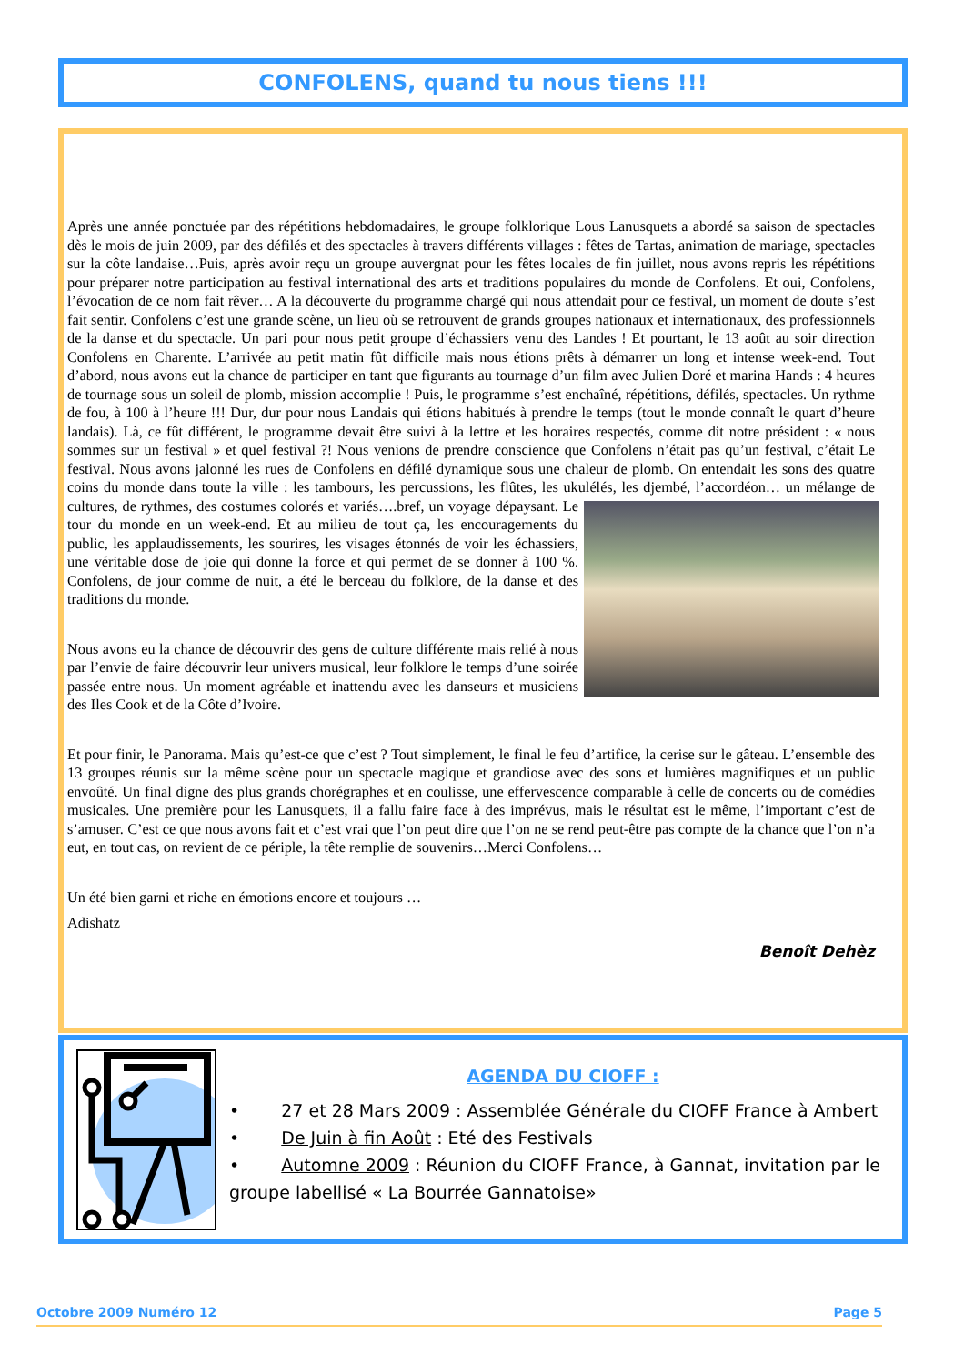CONFOLENS, quand tu nous tiens !!!
Après une année ponctuée par des répétitions hebdomadaires, le groupe folklorique Lous Lanusquets a abordé sa saison de spectacles dès le mois de juin 2009, par des défilés et des spectacles à travers différents villages : fêtes de Tartas, animation de mariage, spectacles sur la côte landaise…Puis, après avoir reçu un groupe auvergnat pour les fêtes locales de fin juillet, nous avons repris les répétitions pour préparer notre participation au festival international des arts et traditions populaires du monde de Confolens. Et oui, Confolens, l’évocation de ce nom fait rêver… A la découverte du programme chargé qui nous attendait pour ce festival, un moment de doute s’est fait sentir. Confolens c’est une grande scène, un lieu où se retrouvent de grands groupes nationaux et internationaux, des professionnels de la danse et du spectacle. Un pari pour nous petit groupe d’échassiers venu des Landes ! Et pourtant, le 13 août au soir direction Confolens en Charente. L’arrivée au petit matin fût difficile mais nous étions prêts à démarrer un long et intense week-end. Tout d’abord, nous avons eut la chance de participer en tant que figurants au tournage d’un film avec Julien Doré et marina Hands : 4 heures de tournage sous un soleil de plomb, mission accomplie ! Puis, le programme s’est enchaîné, répétitions, défilés, spectacles. Un rythme de fou, à 100 à l’heure !!! Dur, dur pour nous Landais qui étions habitués à prendre le temps (tout le monde connaît le quart d’heure landais). Là, ce fût différent, le programme devait être suivi à la lettre et les horaires respectés, comme dit notre président : « nous sommes sur un festival » et quel festival ?! Nous venions de prendre conscience que Confolens n’était pas qu’un festival, c’était Le festival. Nous avons jalonné les rues de Confolens en défilé dynamique sous une chaleur de plomb. On entendait les sons des quatre coins du monde dans toute la ville : les tambours, les percussions, les flûtes, les ukulélés, les djembé, l’accordéon… un mélange de cultures, de rythmes, des costumes colorés et variés….bref, un voyage dépaysant. Le tour du monde en un week-end. Et au milieu de tout ça, les encouragements du public, les applaudissements, les sourires, les visages étonnés de voir les échassiers, une véritable dose de joie qui donne la force et qui permet de se donner à 100 %. Confolens, de jour comme de nuit, a été le berceau du folklore, de la danse et des traditions du monde.
Nous avons eu la chance de découvrir des gens de culture différente mais relié à nous par l’envie de faire découvrir leur univers musical, leur folklore le temps d’une soirée passée entre nous. Un moment agréable et inattendu avec les danseurs et musiciens des Iles Cook et de la Côte d’Ivoire.
Et pour finir, le Panorama. Mais qu’est-ce que c’est ? Tout simplement, le final le feu d’artifice, la cerise sur le gâteau. L’ensemble des 13 groupes réunis sur la même scène pour un spectacle magique et grandiose avec des sons et lumières magnifiques et un public envoûté. Un final digne des plus grands chorégraphes et en coulisse, une effervescence comparable à celle de concerts ou de comédies musicales. Une première pour les Lanusquets, il a fallu faire face à des imprévus, mais le résultat est le même, l’important c’est de s’amuser. C’est ce que nous avons fait et c’est vrai que l’on peut dire que l’on ne se rend peut-être pas compte de la chance que l’on n’a eut, en tout cas, on revient de ce périple, la tête remplie de souvenirs…Merci Confolens…
Un été bien garni et riche en émotions encore et toujours …
Adishatz
Benoît Dehèz
AGENDA DU CIOFF :
• 27 et 28 Mars 2009 : Assemblée Générale du CIOFF France à Ambert
• De Juin à fin Août : Eté des Festivals
• Automne 2009 : Réunion du CIOFF France, à Gannat, invitation par le groupe labellisé « La Bourrée Gannatoise»
Octobre 2009 Numéro 12 Page 5